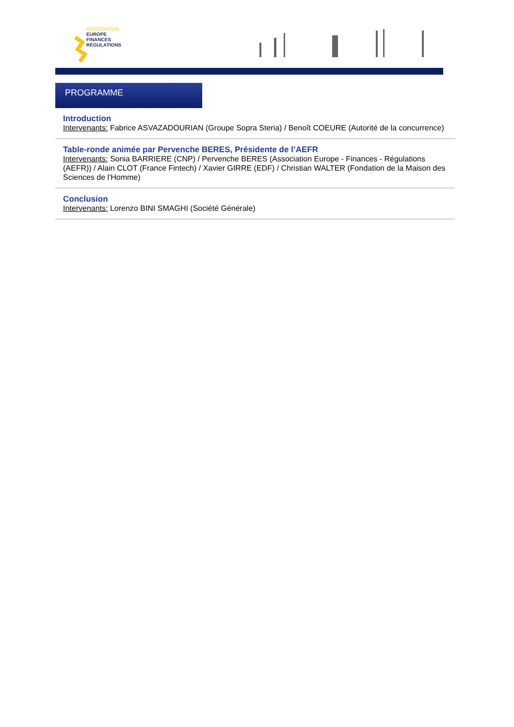ASSOCIATION
EUROPE
FINANCES
RÉGULATIONS
PROGRAMME
Introduction
Intervenants: Fabrice ASVAZADOURIAN (Groupe Sopra Steria) / Benoît COEURE (Autorité de la concurrence)
Table-ronde animée par Pervenche BERES, Présidente de l’AEFR
Intervenants: Sonia BARRIERE (CNP) / Pervenche BERES (Association Europe - Finances - Régulations (AEFR)) / Alain CLOT (France Fintech) / Xavier GIRRE (EDF) / Christian WALTER (Fondation de la Maison des Sciences de l'Homme)
Conclusion
Intervenants: Lorenzo BINI SMAGHI (Société Générale)